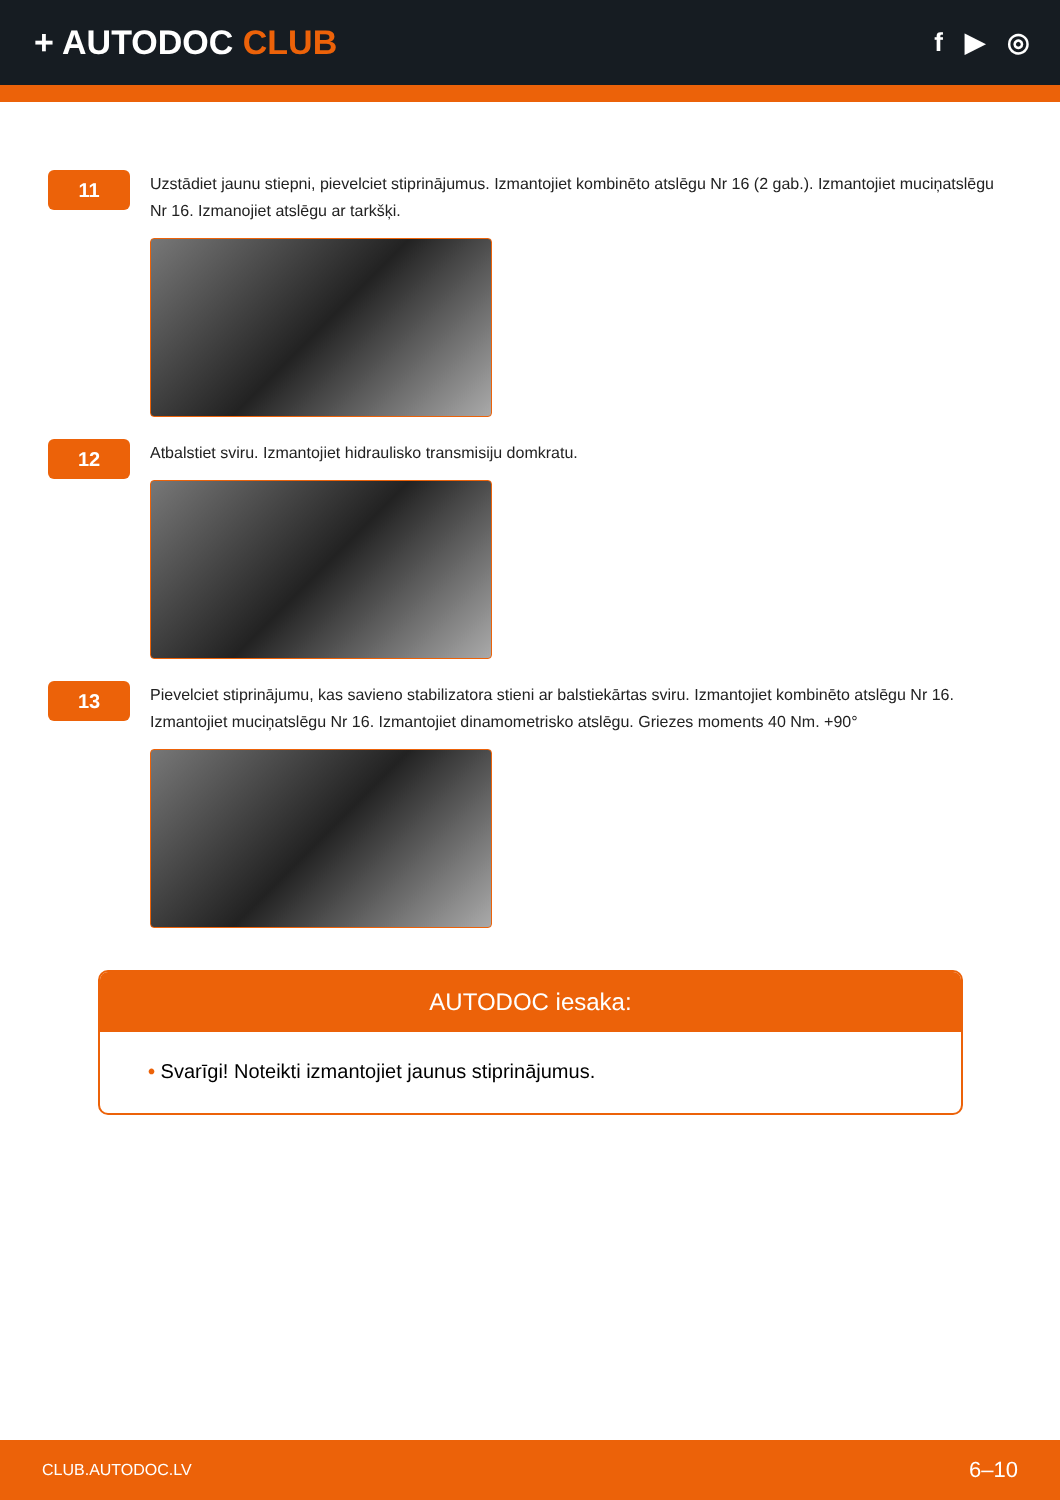+ AUTODOC CLUB
f ▶ ◎
11
Uzstādiet jaunu stiepni, pievelciet stiprinājumus. Izmantojiet kombinēto atslēgu Nr 16 (2 gab.). Izmantojiet muciņatslēgu Nr 16. Izmanojiet atslēgu ar tarkšķi.
12
Atbalstiet sviru. Izmantojiet hidraulisko transmisiju domkratu.
13
Pievelciet stiprinājumu, kas savieno stabilizatora stieni ar balstiekārtas sviru. Izmantojiet kombinēto atslēgu Nr 16. Izmantojiet muciņatslēgu Nr 16. Izmantojiet dinamometrisko atslēgu. Griezes moments 40 Nm. +90°
AUTODOC iesaka:
• Svarīgi! Noteikti izmantojiet jaunus stiprinājumus.
CLUB.AUTODOC.LV 6–10